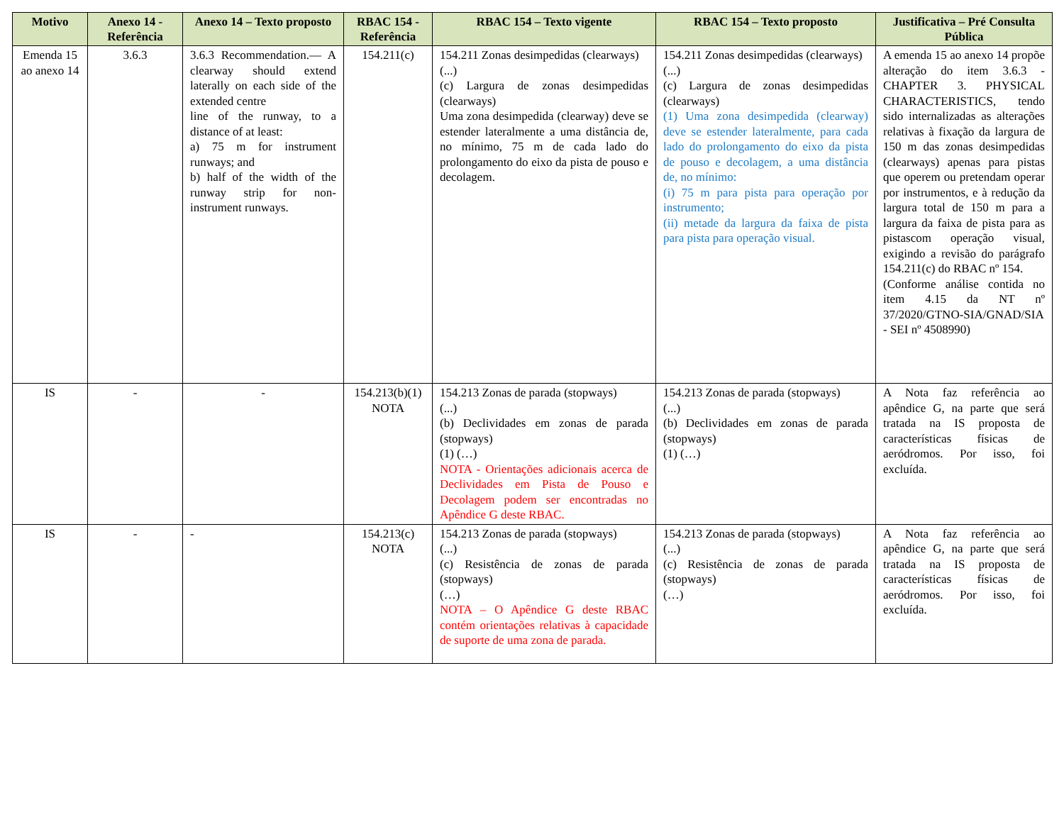| Motivo | Anexo 14 - Referência | Anexo 14 – Texto proposto | RBAC 154 - Referência | RBAC 154 – Texto vigente | RBAC 154 – Texto proposto | Justificativa – Pré Consulta Pública |
| --- | --- | --- | --- | --- | --- | --- |
| Emenda 15 ao anexo 14 | 3.6.3 | 3.6.3 Recommendation.— A clearway should extend laterally on each side of the extended centre line of the runway, to a distance of at least: a) 75 m for instrument runways; and b) half of the width of the runway strip for non-instrument runways. | 154.211(c) | 154.211 Zonas desimpedidas (clearways) (...) (c) Largura de zonas desimpedidas (clearways) Uma zona desimpedida (clearway) deve se estender lateralmente a uma distância de, no mínimo, 75 m de cada lado do prolongamento do eixo da pista de pouso e decolagem. | 154.211 Zonas desimpedidas (clearways) (...) (c) Largura de zonas desimpedidas (clearways) (1) Uma zona desimpedida (clearway) deve se estender lateralmente, para cada lado do prolongamento do eixo da pista de pouso e decolagem, a uma distância de, no mínimo: (i) 75 m para pista para operação por instrumento; (ii) metade da largura da faixa de pista para pista para operação visual. | A emenda 15 ao anexo 14 propõe alteração do item 3.6.3 - CHAPTER 3. PHYSICAL CHARACTERISTICS, tendo sido internalizadas as alterações relativas à fixação da largura de 150 m das zonas desimpedidas (clearways) apenas para pistas que operem ou pretendam operar por instrumentos, e à redução da largura total de 150 m para a largura da faixa de pista para as pistascom operação visual, exigindo a revisão do parágrafo 154.211(c) do RBAC nº 154. (Conforme análise contida no item 4.15 da NT nº 37/2020/GTNO-SIA/GNAD/SIA - SEI nº 4508990) |
| IS | - | - | 154.213(b)(1) NOTA | 154.213 Zonas de parada (stopways) (...) (b) Declividades em zonas de parada (stopways) (1) (…) NOTA - Orientações adicionais acerca de Declividades em Pista de Pouso e Decolagem podem ser encontradas no Apêndice G deste RBAC. | 154.213 Zonas de parada (stopways) (...) (b) Declividades em zonas de parada (stopways) (1) (…) | A Nota faz referência ao apêndice G, na parte que será tratada na IS proposta de características físicas de aeródromos. Por isso, foi excluída. |
| IS | - | - | 154.213(c) NOTA | 154.213 Zonas de parada (stopways) (...) (c) Resistência de zonas de parada (stopways) (…) NOTA – O Apêndice G deste RBAC contém orientações relativas à capacidade de suporte de uma zona de parada. | 154.213 Zonas de parada (stopways) (...) (c) Resistência de zonas de parada (stopways) (…) | A Nota faz referência ao apêndice G, na parte que será tratada na IS proposta de características físicas de aeródromos. Por isso, foi excluída. |